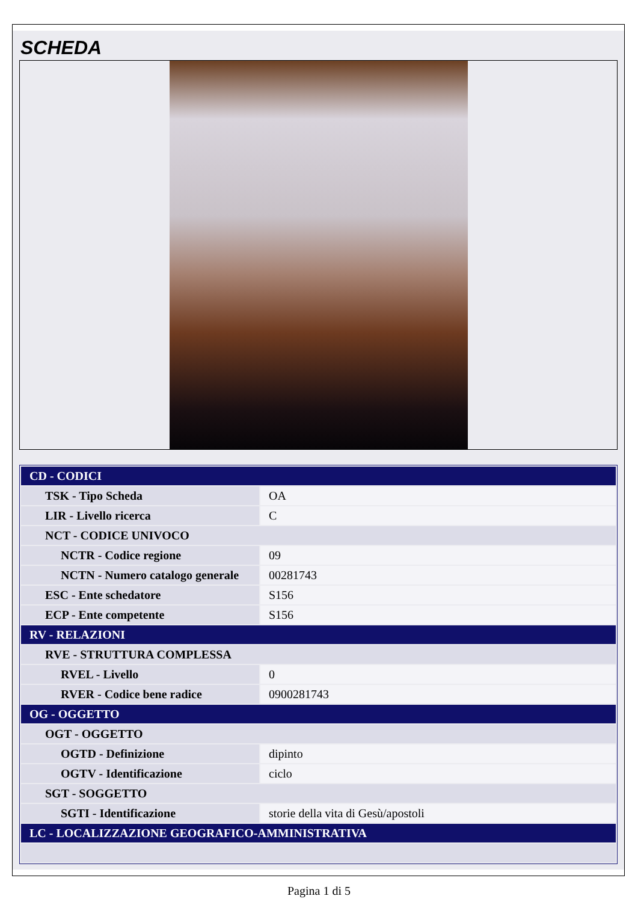SCHEDA
| CD - CODICI | |
| TSK - Tipo Scheda | OA |
| LIR - Livello ricerca | C |
| NCT - CODICE UNIVOCO | |
| NCTR - Codice regione | 09 |
| NCTN - Numero catalogo generale | 00281743 |
| ESC - Ente schedatore | S156 |
| ECP - Ente competente | S156 |
| RV - RELAZIONI | |
| RVE - STRUTTURA COMPLESSA | |
| RVEL - Livello | 0 |
| RVER - Codice bene radice | 0900281743 |
| OG - OGGETTO | |
| OGT - OGGETTO | |
| OGTD - Definizione | dipinto |
| OGTV - Identificazione | ciclo |
| SGT - SOGGETTO | |
| SGTI - Identificazione | storie della vita di Gesù/apostoli |
| LC - LOCALIZZAZIONE GEOGRAFICO-AMMINISTRATIVA | |
Pagina 1 di 5